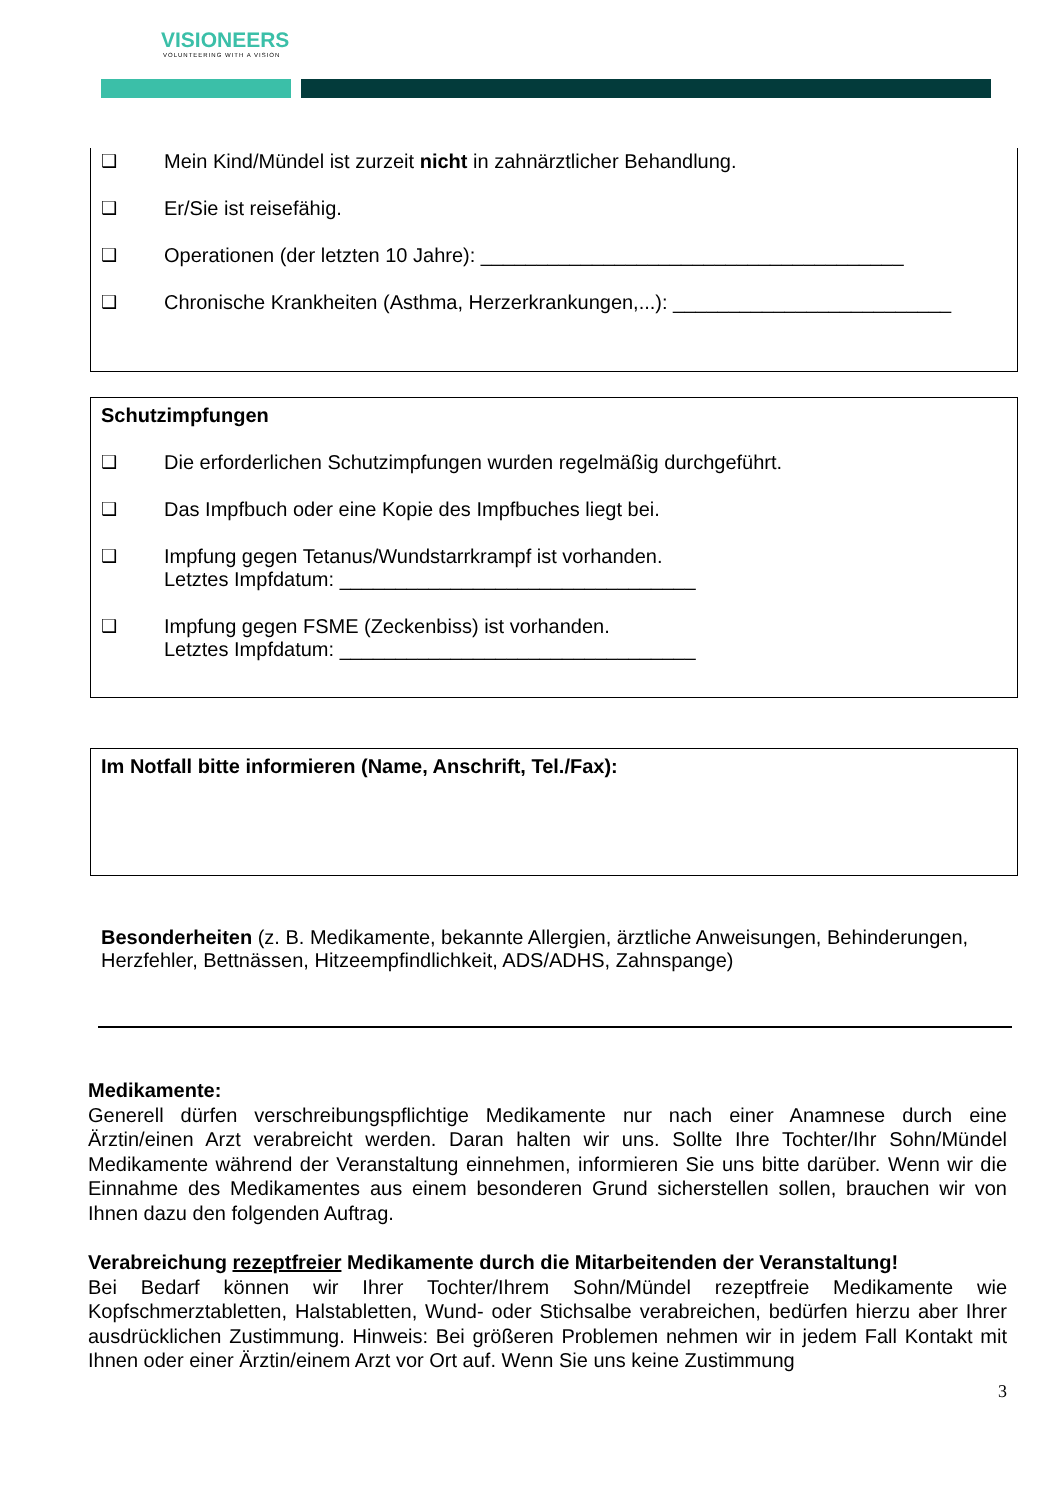VISIONEERS
VOLUNTEERING WITH A VISION
❑ Mein Kind/Mündel ist zurzeit nicht in zahnärztlicher Behandlung.
❑ Er/Sie ist reisefähig.
❑ Operationen (der letzten 10 Jahre): ______________________________________
❑ Chronische Krankheiten (Asthma, Herzerkrankungen,...): _________________________
Schutzimpfungen
❑ Die erforderlichen Schutzimpfungen wurden regelmäßig durchgeführt.
❑ Das Impfbuch oder eine Kopie des Impfbuches liegt bei.
❑ Impfung gegen Tetanus/Wundstarrkrampf ist vorhanden.
Letztes Impfdatum: ________________________________
❑ Impfung gegen FSME (Zeckenbiss) ist vorhanden.
Letztes Impfdatum: ________________________________
Im Notfall bitte informieren (Name, Anschrift, Tel./Fax):
Besonderheiten (z. B. Medikamente, bekannte Allergien, ärztliche Anweisungen, Behinderungen, Herzfehler, Bettnässen, Hitzeempfindlichkeit, ADS/ADHS, Zahnspange)
Medikamente:
Generell dürfen verschreibungspflichtige Medikamente nur nach einer Anamnese durch eine Ärztin/einen Arzt verabreicht werden. Daran halten wir uns. Sollte Ihre Tochter/Ihr Sohn/Mündel Medikamente während der Veranstaltung einnehmen, informieren Sie uns bitte darüber. Wenn wir die Einnahme des Medikamentes aus einem besonderen Grund sicherstellen sollen, brauchen wir von Ihnen dazu den folgenden Auftrag.
Verabreichung rezeptfreier Medikamente durch die Mitarbeitenden der Veranstaltung!
Bei Bedarf können wir Ihrer Tochter/Ihrem Sohn/Mündel rezeptfreie Medikamente wie Kopfschmerztabletten, Halstabletten, Wund- oder Stichsalbe verabreichen, bedürfen hierzu aber Ihrer ausdrücklichen Zustimmung. Hinweis: Bei größeren Problemen nehmen wir in jedem Fall Kontakt mit Ihnen oder einer Ärztin/einem Arzt vor Ort auf. Wenn Sie uns keine Zustimmung
3